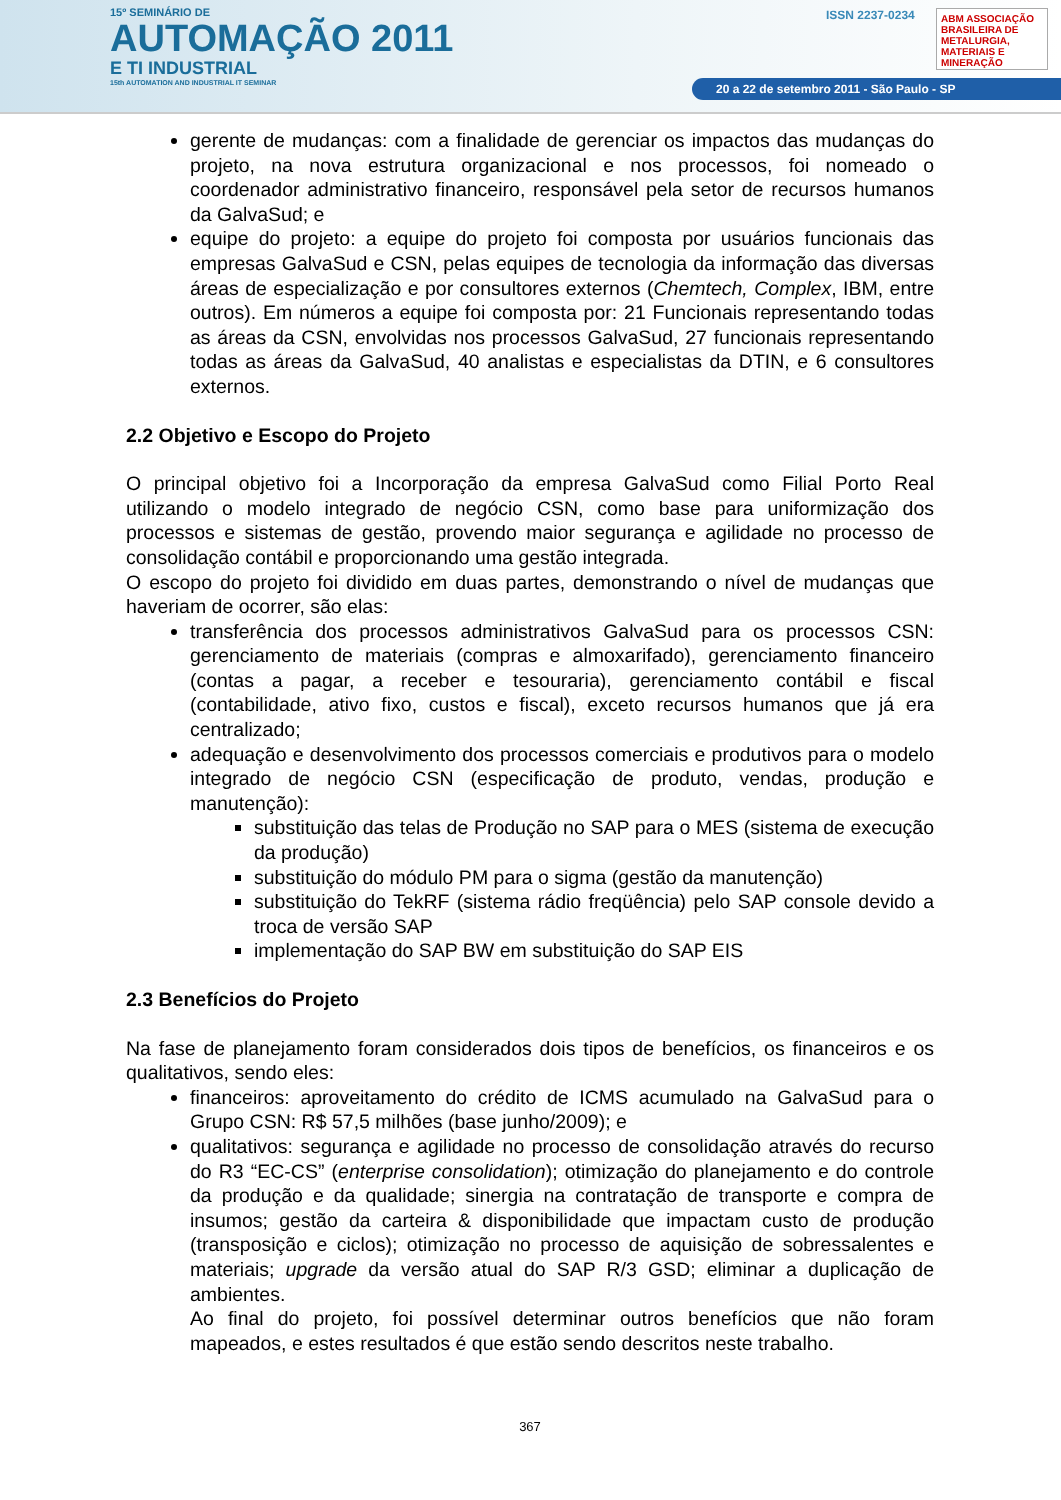15º SEMINÁRIO DE
AUTOMAÇÃO 2011
E TI INDUSTRIAL
15th AUTOMATION AND INDUSTRIAL IT SEMINAR
ISSN 2237-0234
ABM ASSOCIAÇÃO BRASILEIRA DE METALURGIA, MATERIAIS E MINERAÇÃO
20 a 22 de setembro 2011 - São Paulo - SP
gerente de mudanças: com a finalidade de gerenciar os impactos das mudanças do projeto, na nova estrutura organizacional e nos processos, foi nomeado o coordenador administrativo financeiro, responsável pela setor de recursos humanos da GalvaSud; e
equipe do projeto: a equipe do projeto foi composta por usuários funcionais das empresas GalvaSud e CSN, pelas equipes de tecnologia da informação das diversas áreas de especialização e por consultores externos (Chemtech, Complex, IBM, entre outros). Em números a equipe foi composta por: 21 Funcionais representando todas as áreas da CSN, envolvidas nos processos GalvaSud, 27 funcionais representando todas as áreas da GalvaSud, 40 analistas e especialistas da DTIN, e 6 consultores externos.
2.2 Objetivo e Escopo do Projeto
O principal objetivo foi a Incorporação da empresa GalvaSud como Filial Porto Real utilizando o modelo integrado de negócio CSN, como base para uniformização dos processos e sistemas de gestão, provendo maior segurança e agilidade no processo de consolidação contábil e proporcionando uma gestão integrada.
O escopo do projeto foi dividido em duas partes, demonstrando o nível de mudanças que haveriam de ocorrer, são elas:
transferência dos processos administrativos GalvaSud para os processos CSN: gerenciamento de materiais (compras e almoxarifado), gerenciamento financeiro (contas a pagar, a receber e tesouraria), gerenciamento contábil e fiscal (contabilidade, ativo fixo, custos e fiscal), exceto recursos humanos que já era centralizado;
adequação e desenvolvimento dos processos comerciais e produtivos para o modelo integrado de negócio CSN (especificação de produto, vendas, produção e manutenção):
substituição das telas de Produção no SAP para o MES (sistema de execução da produção)
substituição do módulo PM para o sigma (gestão da manutenção)
substituição do TekRF (sistema rádio freqüência) pelo SAP console devido a troca de versão SAP
implementação do SAP BW em substituição do SAP EIS
2.3 Benefícios do Projeto
Na fase de planejamento foram considerados dois tipos de benefícios, os financeiros e os qualitativos, sendo eles:
financeiros: aproveitamento do crédito de ICMS acumulado na GalvaSud para o Grupo CSN: R$ 57,5 milhões (base junho/2009); e
qualitativos: segurança e agilidade no processo de consolidação através do recurso do R3 “EC-CS” (enterprise consolidation); otimização do planejamento e do controle da produção e da qualidade; sinergia na contratação de transporte e compra de insumos; gestão da carteira & disponibilidade que impactam custo de produção (transposição e ciclos); otimização no processo de aquisição de sobressalentes e materiais; upgrade da versão atual do SAP R/3 GSD; eliminar a duplicação de ambientes.
Ao final do projeto, foi possível determinar outros benefícios que não foram mapeados, e estes resultados é que estão sendo descritos neste trabalho.
367